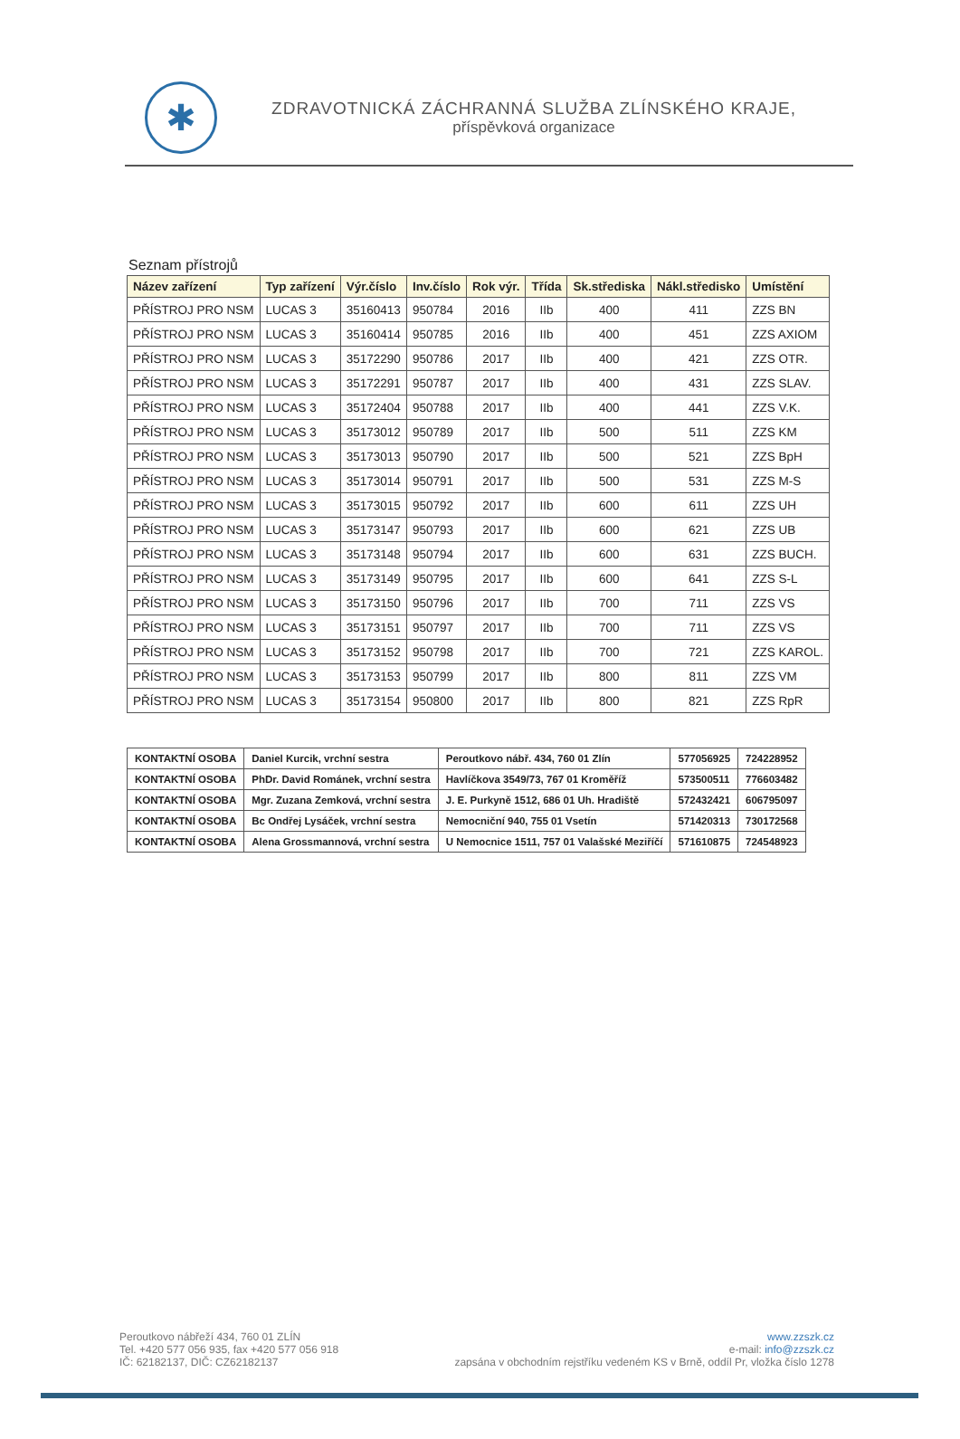✱
ZDRAVOTNICKÁ ZÁCHRANNÁ SLUŽBA ZLÍNSKÉHO KRAJE,
příspěvková organizace
Seznam přístrojů
| Název zařízení | Typ zařízení | Výr.číslo | Inv.číslo | Rok výr. | Třída | Sk.střediska | Nákl.středisko | Umístění |
| --- | --- | --- | --- | --- | --- | --- | --- | --- |
| PŘÍSTROJ PRO NSM | LUCAS 3 | 35160413 | 950784 | 2016 | IIb | 400 | 411 | ZZS BN |
| PŘÍSTROJ PRO NSM | LUCAS 3 | 35160414 | 950785 | 2016 | IIb | 400 | 451 | ZZS AXIOM |
| PŘÍSTROJ PRO NSM | LUCAS 3 | 35172290 | 950786 | 2017 | IIb | 400 | 421 | ZZS OTR. |
| PŘÍSTROJ PRO NSM | LUCAS 3 | 35172291 | 950787 | 2017 | IIb | 400 | 431 | ZZS SLAV. |
| PŘÍSTROJ PRO NSM | LUCAS 3 | 35172404 | 950788 | 2017 | IIb | 400 | 441 | ZZS V.K. |
| PŘÍSTROJ PRO NSM | LUCAS 3 | 35173012 | 950789 | 2017 | IIb | 500 | 511 | ZZS KM |
| PŘÍSTROJ PRO NSM | LUCAS 3 | 35173013 | 950790 | 2017 | IIb | 500 | 521 | ZZS BpH |
| PŘÍSTROJ PRO NSM | LUCAS 3 | 35173014 | 950791 | 2017 | IIb | 500 | 531 | ZZS M-S |
| PŘÍSTROJ PRO NSM | LUCAS 3 | 35173015 | 950792 | 2017 | IIb | 600 | 611 | ZZS UH |
| PŘÍSTROJ PRO NSM | LUCAS 3 | 35173147 | 950793 | 2017 | IIb | 600 | 621 | ZZS UB |
| PŘÍSTROJ PRO NSM | LUCAS 3 | 35173148 | 950794 | 2017 | IIb | 600 | 631 | ZZS BUCH. |
| PŘÍSTROJ PRO NSM | LUCAS 3 | 35173149 | 950795 | 2017 | IIb | 600 | 641 | ZZS S-L |
| PŘÍSTROJ PRO NSM | LUCAS 3 | 35173150 | 950796 | 2017 | IIb | 700 | 711 | ZZS VS |
| PŘÍSTROJ PRO NSM | LUCAS 3 | 35173151 | 950797 | 2017 | IIb | 700 | 711 | ZZS VS |
| PŘÍSTROJ PRO NSM | LUCAS 3 | 35173152 | 950798 | 2017 | IIb | 700 | 721 | ZZS KAROL. |
| PŘÍSTROJ PRO NSM | LUCAS 3 | 35173153 | 950799 | 2017 | IIb | 800 | 811 | ZZS VM |
| PŘÍSTROJ PRO NSM | LUCAS 3 | 35173154 | 950800 | 2017 | IIb | 800 | 821 | ZZS RpR |
| KONTAKTNÍ OSOBA | Daniel Kurcik, vrchní sestra | Peroutkovo nábř. 434, 760 01 Zlín | 577056925 | 724228952 |
| KONTAKTNÍ OSOBA | PhDr. David Románek, vrchní sestra | Havlíčkova 3549/73, 767 01 Kroměříž | 573500511 | 776603482 |
| KONTAKTNÍ OSOBA | Mgr. Zuzana Zemková, vrchní sestra | J. E. Purkyně 1512, 686 01 Uh. Hradiště | 572432421 | 606795097 |
| KONTAKTNÍ OSOBA | Bc Ondřej Lysáček, vrchní sestra | Nemocniční 940, 755 01 Vsetín | 571420313 | 730172568 |
| KONTAKTNÍ OSOBA | Alena Grossmannová, vrchní sestra | U Nemocnice 1511, 757 01 Valašské Meziříčí | 571610875 | 724548923 |
Peroutkovo nábřeží 434, 760 01 ZLÍN
Tel. +420 577 056 935, fax +420 577 056 918
IČ: 62182137, DIČ: CZ62182137
www.zzszk.cz
e-mail: info@zzszk.cz
zapsána v obchodním rejstříku vedeném KS v Brně, oddíl Pr, vložka číslo 1278